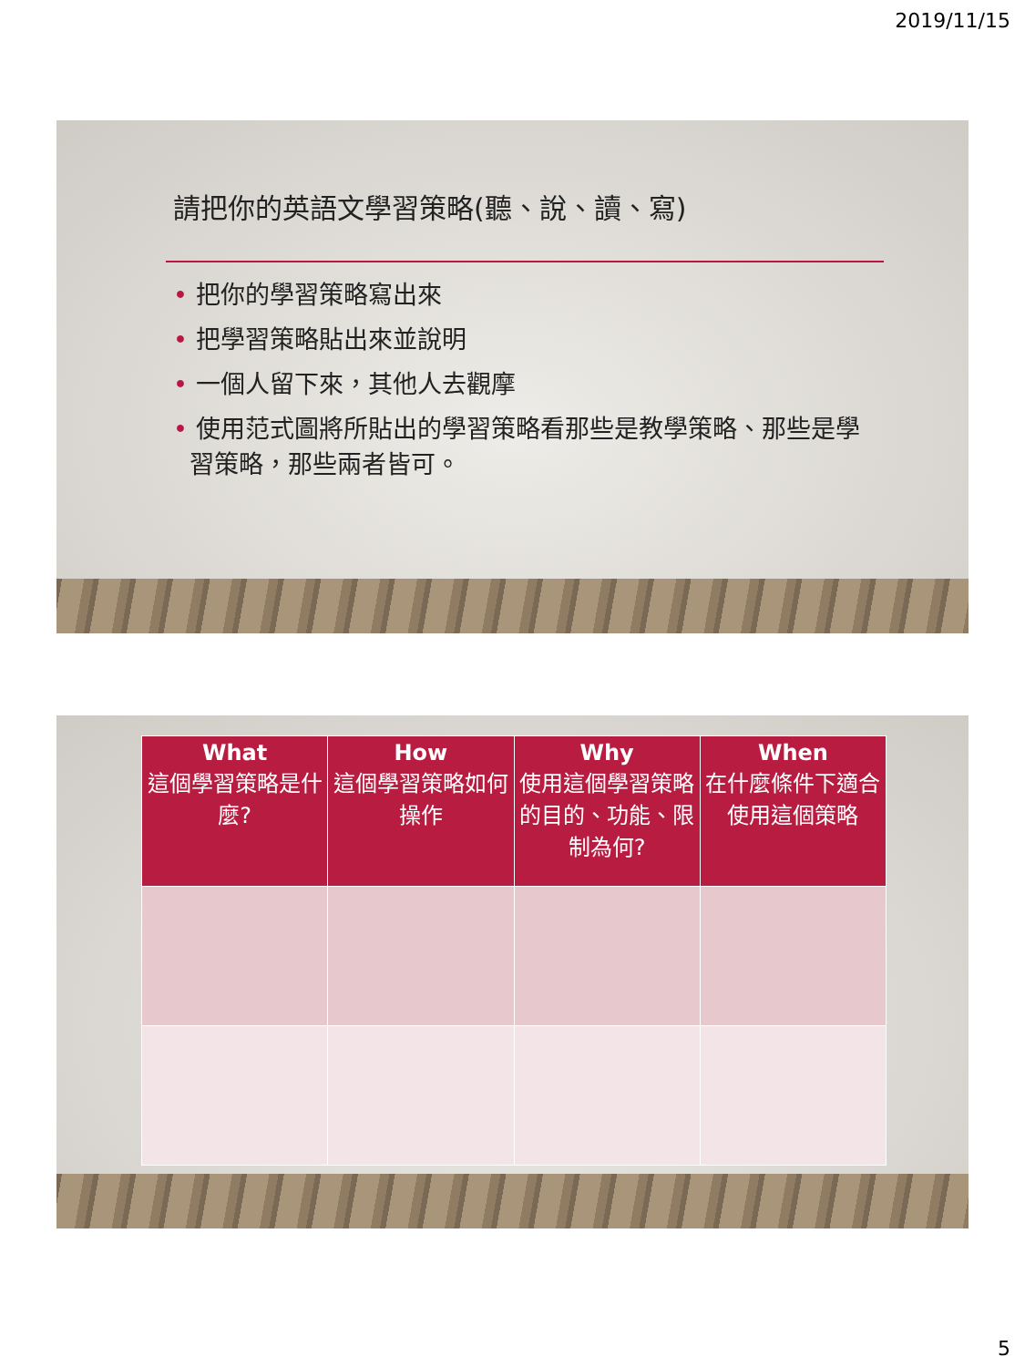2019/11/15
請把你的英語文學習策略(聽、說、讀、寫)
• 把你的學習策略寫出來
• 把學習策略貼出來並說明
• 一個人留下來，其他人去觀摩
• 使用范式圖將所貼出的學習策略看那些是教學策略、那些是學習策略，那些兩者皆可。
| What 這個學習策略是什麼? | How 這個學習策略如何操作 | Why 使用這個學習策略的目的、功能、限制為何? | When 在什麼條件下適合使用這個策略 |
| --- | --- | --- | --- |
5